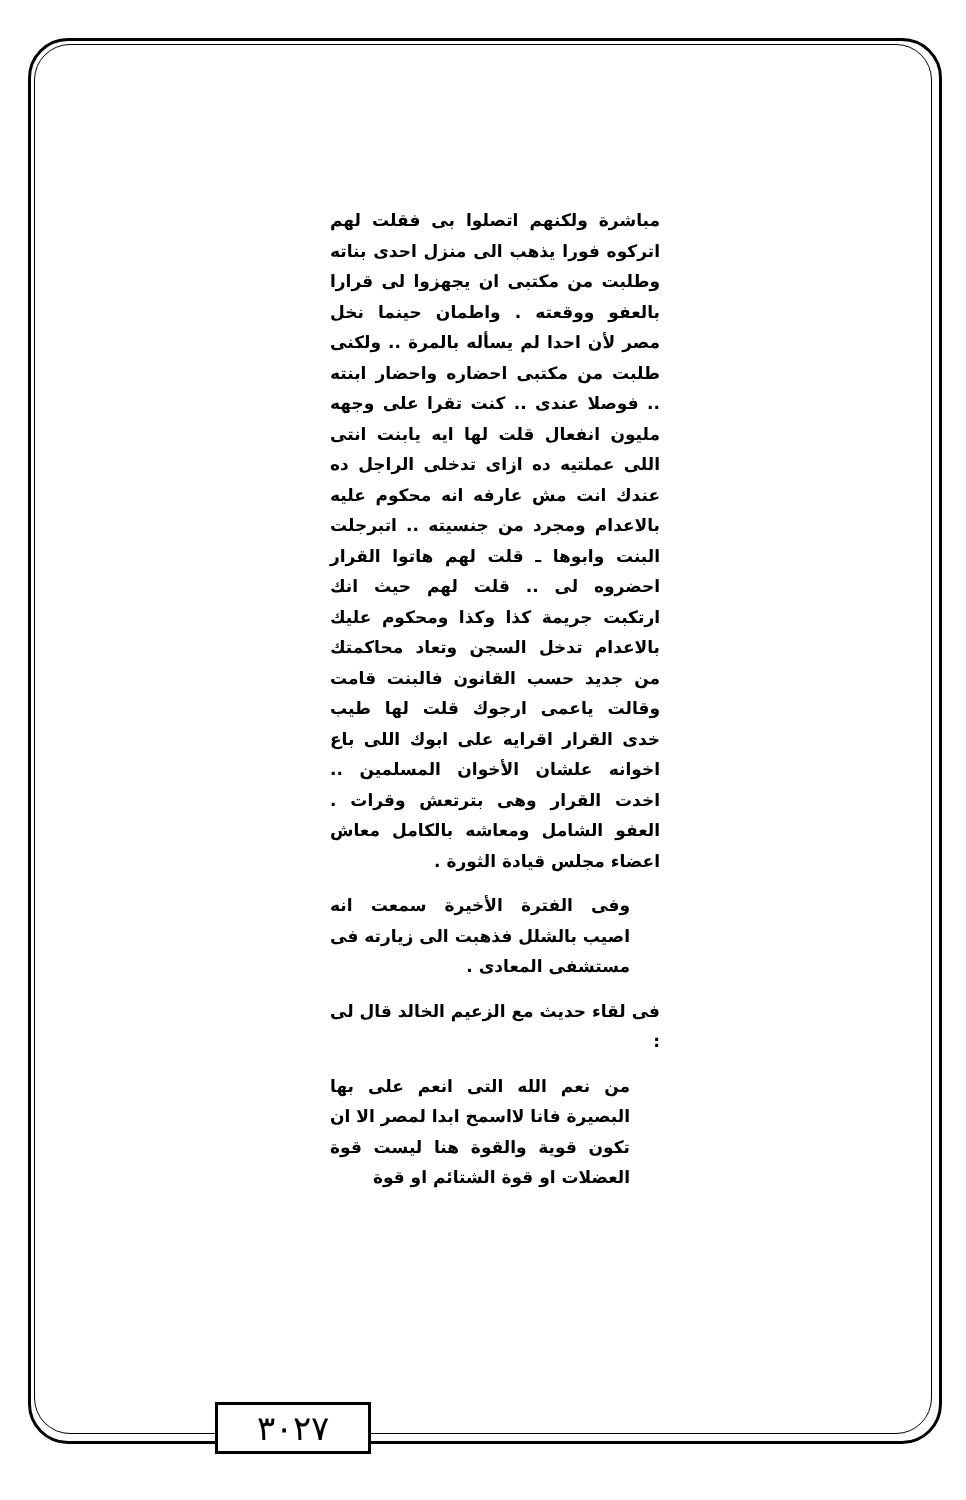مباشرة ولكنهم اتصلوا بى فقلت لهم اتركوه فورا يذهب الى منزل احدى بناته وطلبت من مكتبى ان يجهزوا لى قرارا بالعفو ووقعته . واطمان حينما نخل مصر لأن احدا لم يسأله بالمرة .. ولكنى طلبت من مكتبى احضاره واحضار ابنته .. فوصلا عندى .. كنت تقرا على وجهه مليون انفعال قلت لها ايه يابنت انتى اللى عملتيه ده ازاى تدخلى الراجل ده عندك انت مش عارفه انه محكوم عليه بالاعدام ومجرد من جنسيته .. اتبرجلت البنت وابوها ـ قلت لهم هاتوا القرار احضروه لى .. قلت لهم حيث انك ارتكبت جريمة كذا وكذا ومحكوم عليك بالاعدام تدخل السجن وتعاد محاكمتك من جديد حسب القانون فالبنت قامت وقالت ياعمى ارجوك قلت لها طيب خدى القرار اقرايه على ابوك اللى باع اخوانه علشان الأخوان المسلمين .. اخدت القرار وهى بترتعش وقرات . العفو الشامل ومعاشه بالكامل معاش اعضاء مجلس قيادة الثورة .
وفى الفترة الأخيرة سمعت انه اصيب بالشلل فذهبت الى زيارته فى مستشفى المعادى .
فى لقاء حديث مع الزعيم الخالد قال لى :
من نعم الله التى انعم على بها البصيرة فانا لااسمح ابدا لمصر الا ان تكون قوية والقوة هنا ليست قوة العضلات او قوة الشتائم او قوة
٣٠٢٧